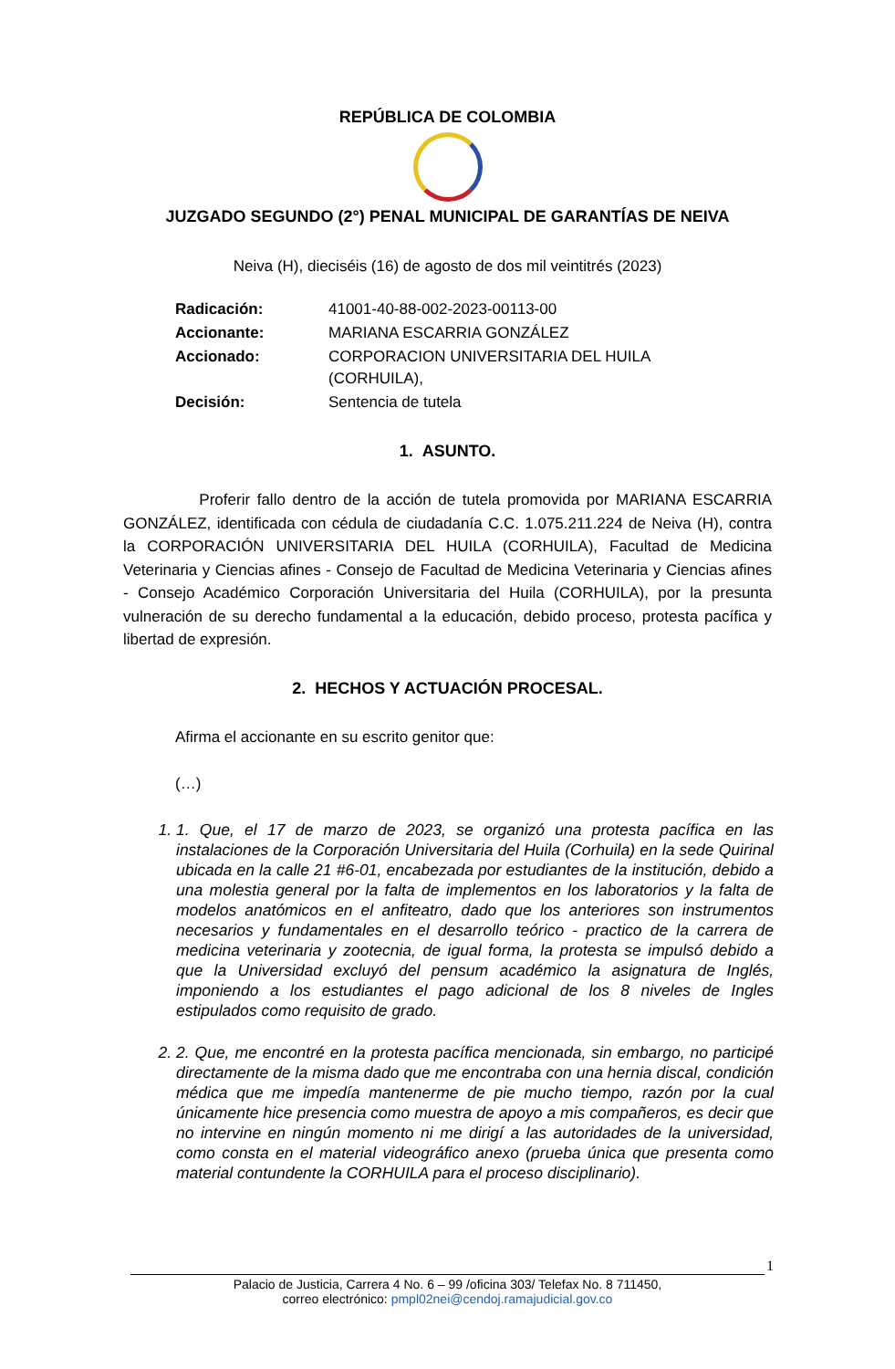REPÚBLICA DE COLOMBIA
JUZGADO SEGUNDO (2°) PENAL MUNICIPAL DE GARANTÍAS DE NEIVA
Neiva (H), dieciséis (16) de agosto de dos mil veintitrés (2023)
| Radicación: | 41001-40-88-002-2023-00113-00 |
| Accionante: | MARIANA ESCARRIA GONZÁLEZ |
| Accionado: | CORPORACION UNIVERSITARIA DEL HUILA (CORHUILA), |
| Decisión: | Sentencia de tutela |
1. ASUNTO.
Proferir fallo dentro de la acción de tutela promovida por MARIANA ESCARRIA GONZÁLEZ, identificada con cédula de ciudadanía C.C. 1.075.211.224 de Neiva (H), contra la CORPORACIÓN UNIVERSITARIA DEL HUILA (CORHUILA), Facultad de Medicina Veterinaria y Ciencias afines - Consejo de Facultad de Medicina Veterinaria y Ciencias afines - Consejo Académico Corporación Universitaria del Huila (CORHUILA), por la presunta vulneración de su derecho fundamental a la educación, debido proceso, protesta pacífica y libertad de expresión.
2. HECHOS Y ACTUACIÓN PROCESAL.
Afirma el accionante en su escrito genitor que:
(…)
1. 1. Que, el 17 de marzo de 2023, se organizó una protesta pacífica en las instalaciones de la Corporación Universitaria del Huila (Corhuila) en la sede Quirinal ubicada en la calle 21 #6-01, encabezada por estudiantes de la institución, debido a una molestia general por la falta de implementos en los laboratorios y la falta de modelos anatómicos en el anfiteatro, dado que los anteriores son instrumentos necesarios y fundamentales en el desarrollo teórico - practico de la carrera de medicina veterinaria y zootecnia, de igual forma, la protesta se impulsó debido a que la Universidad excluyó del pensum académico la asignatura de Inglés, imponiendo a los estudiantes el pago adicional de los 8 niveles de Ingles estipulados como requisito de grado.
2. 2. Que, me encontré en la protesta pacífica mencionada, sin embargo, no participé directamente de la misma dado que me encontraba con una hernia discal, condición médica que me impedía mantenerme de pie mucho tiempo, razón por la cual únicamente hice presencia como muestra de apoyo a mis compañeros, es decir que no intervine en ningún momento ni me dirigí a las autoridades de la universidad, como consta en el material videográfico anexo (prueba única que presenta como material contundente la CORHUILA para el proceso disciplinario).
1
Palacio de Justicia, Carrera 4 No. 6 – 99 /oficina 303/ Telefax No. 8 711450,
correo electrónico: pmpl02nei@cendoj.ramajudicial.gov.co